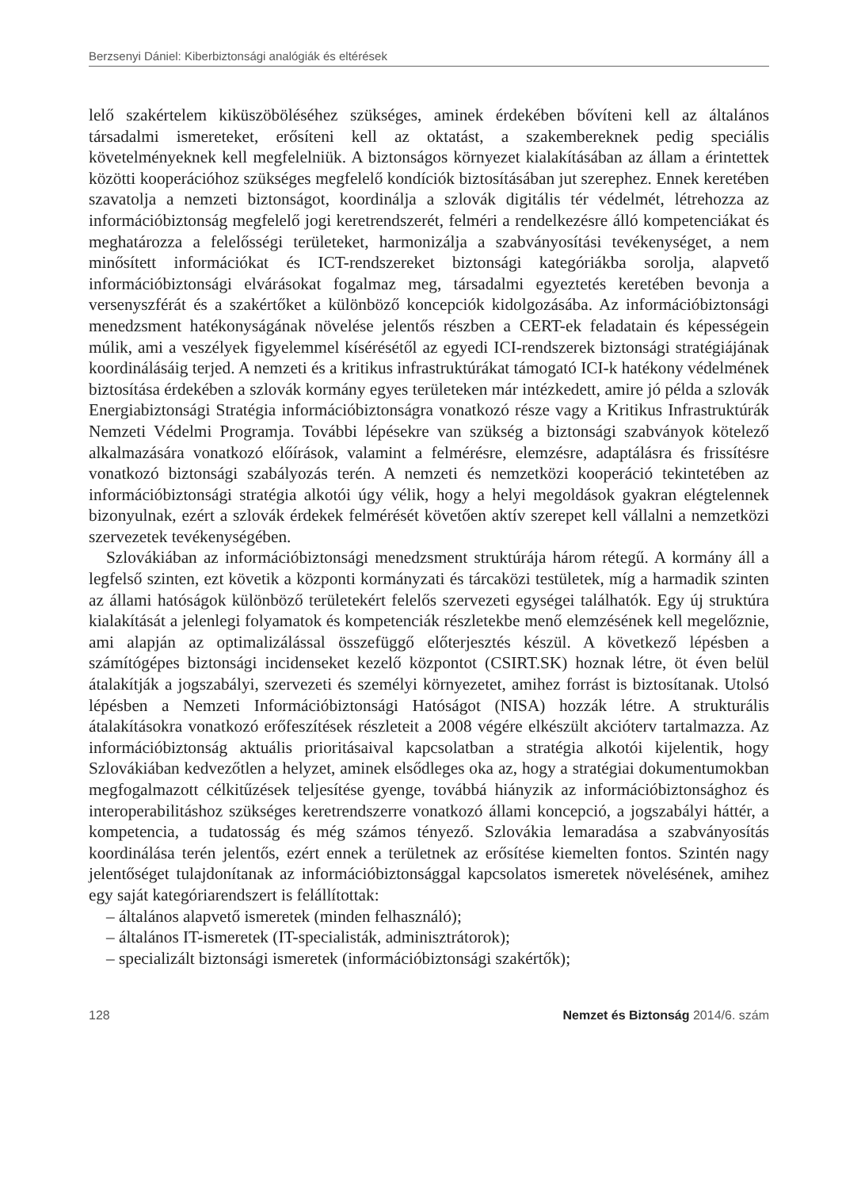Berzsenyi Dániel: Kiberbiztonsági analógiák és eltérések
lelő szakértelem kiküszöböléséhez szükséges, aminek érdekében bővíteni kell az általános társadalmi ismereteket, erősíteni kell az oktatást, a szakembereknek pedig speciális követelményeknek kell megfelelniük. A biztonságos környezet kialakításában az állam a érintettek közötti kooperációhoz szükséges megfelelő kondíciók biztosításában jut szerephez. Ennek keretében szavatolja a nemzeti biztonságot, koordinálja a szlovák digitális tér védelmét, létrehozza az információbiztonság megfelelő jogi keretrendszerét, felméri a rendelkezésre álló kompetenciákat és meghatározza a felelősségi területeket, harmonizálja a szabványosítási tevékenységet, a nem minősített információkat és ICT-rendszereket biztonsági kategóriákba sorolja, alapvető információbiztonsági elvárásokat fogalmaz meg, társadalmi egyeztetés keretében bevonja a versenyszférát és a szakértőket a különböző koncepciók kidolgozásába. Az információbiztonsági menedzsment hatékonyságának növelése jelentős részben a CERT-ek feladatain és képességein múlik, ami a veszélyek figyelemmel kísérésétől az egyedi ICI-rendszerek biztonsági stratégiájának koordinálásáig terjed. A nemzeti és a kritikus infrastruktúrákat támogató ICI-k hatékony védelmének biztosítása érdekében a szlovák kormány egyes területeken már intézkedett, amire jó példa a szlovák Energiabiztonsági Stratégia információbiztonságra vonatkozó része vagy a Kritikus Infrastruktúrák Nemzeti Védelmi Programja. További lépésekre van szükség a biztonsági szabványok kötelező alkalmazására vonatkozó előírások, valamint a felmérésre, elemzésre, adaptálásra és frissítésre vonatkozó biztonsági szabályozás terén. A nemzeti és nemzetközi kooperáció tekintetében az információbiztonsági stratégia alkotói úgy vélik, hogy a helyi megoldások gyakran elégtelennek bizonyulnak, ezért a szlovák érdekek felmérését követően aktív szerepet kell vállalni a nemzetközi szervezetek tevékenységében.
Szlovákiában az információbiztonsági menedzsment struktúrája három rétegű. A kormány áll a legfelső szinten, ezt követik a központi kormányzati és tárcaközi testületek, míg a harmadik szinten az állami hatóságok különböző területekért felelős szervezeti egységei találhatók. Egy új struktúra kialakítását a jelenlegi folyamatok és kompetenciák részletekbe menő elemzésének kell megelőznie, ami alapján az optimalizálással összefüggő előterjesztés készül. A következő lépésben a számítógépes biztonsági incidenseket kezelő központot (CSIRT.SK) hoznak létre, öt éven belül átalakítják a jogszabályi, szervezeti és személyi környezetet, amihez forrást is biztosítanak. Utolsó lépésben a Nemzeti Információbiztonsági Hatóságot (NISA) hozzák létre. A strukturális átalakításokra vonatkozó erőfeszítések részleteit a 2008 végére elkészült akcióterv tartalmazza. Az információbiztonság aktuális prioritásaival kapcsolatban a stratégia alkotói kijelentik, hogy Szlovákiában kedvezőtlen a helyzet, aminek elsődleges oka az, hogy a stratégiai dokumentumokban megfogalmazott célkitűzések teljesítése gyenge, továbbá hiányzik az információbiztonsághoz és interoperabilitáshoz szükséges keretrendszerre vonatkozó állami koncepció, a jogszabályi háttér, a kompetencia, a tudatosság és még számos tényező. Szlovákia lemaradása a szabványosítás koordinálása terén jelentős, ezért ennek a területnek az erősítése kiemelten fontos. Szintén nagy jelentőséget tulajdonítanak az információbiztonsággal kapcsolatos ismeretek növelésének, amihez egy saját kategóriarendszert is felállítottak:
– általános alapvető ismeretek (minden felhasználó);
– általános IT-ismeretek (IT-specialisták, adminisztrátorok);
– specializált biztonsági ismeretek (információbiztonsági szakértők);
128 Nemzet és Biztonság 2014/6. szám